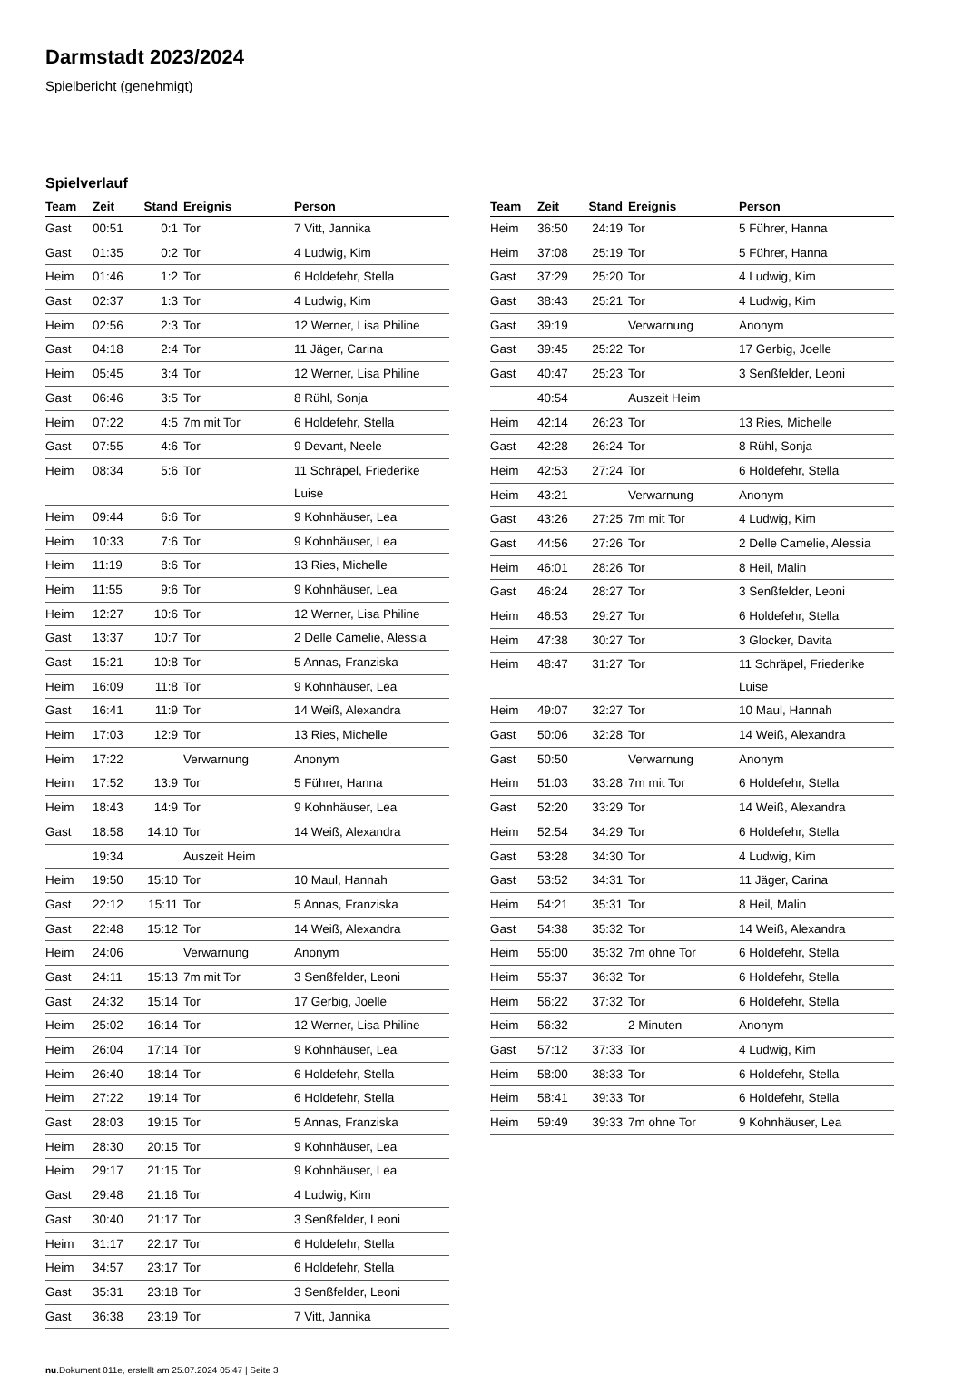Darmstadt 2023/2024
Spielbericht (genehmigt)
Spielverlauf
| Team | Zeit | Stand | Ereignis | Person |
| --- | --- | --- | --- | --- |
| Gast | 00:51 | 0:1 | Tor | 7 Vitt, Jannika |
| Gast | 01:35 | 0:2 | Tor | 4 Ludwig, Kim |
| Heim | 01:46 | 1:2 | Tor | 6 Holdefehr, Stella |
| Gast | 02:37 | 1:3 | Tor | 4 Ludwig, Kim |
| Heim | 02:56 | 2:3 | Tor | 12 Werner, Lisa Philine |
| Gast | 04:18 | 2:4 | Tor | 11 Jäger, Carina |
| Heim | 05:45 | 3:4 | Tor | 12 Werner, Lisa Philine |
| Gast | 06:46 | 3:5 | Tor | 8 Rühl, Sonja |
| Heim | 07:22 | 4:5 | 7m mit Tor | 6 Holdefehr, Stella |
| Gast | 07:55 | 4:6 | Tor | 9 Devant, Neele |
| Heim | 08:34 | 5:6 | Tor | 11 Schräpel, Friederike Luise |
| Heim | 09:44 | 6:6 | Tor | 9 Kohnhäuser, Lea |
| Heim | 10:33 | 7:6 | Tor | 9 Kohnhäuser, Lea |
| Heim | 11:19 | 8:6 | Tor | 13 Ries, Michelle |
| Heim | 11:55 | 9:6 | Tor | 9 Kohnhäuser, Lea |
| Heim | 12:27 | 10:6 | Tor | 12 Werner, Lisa Philine |
| Gast | 13:37 | 10:7 | Tor | 2 Delle Camelie, Alessia |
| Gast | 15:21 | 10:8 | Tor | 5 Annas, Franziska |
| Heim | 16:09 | 11:8 | Tor | 9 Kohnhäuser, Lea |
| Gast | 16:41 | 11:9 | Tor | 14 Weiß, Alexandra |
| Heim | 17:03 | 12:9 | Tor | 13 Ries, Michelle |
| Heim | 17:22 | | Verwarnung | Anonym |
| Heim | 17:52 | 13:9 | Tor | 5 Führer, Hanna |
| Heim | 18:43 | 14:9 | Tor | 9 Kohnhäuser, Lea |
| Gast | 18:58 | 14:10 | Tor | 14 Weiß, Alexandra |
| | 19:34 | | Auszeit Heim | |
| Heim | 19:50 | 15:10 | Tor | 10 Maul, Hannah |
| Gast | 22:12 | 15:11 | Tor | 5 Annas, Franziska |
| Gast | 22:48 | 15:12 | Tor | 14 Weiß, Alexandra |
| Heim | 24:06 | | Verwarnung | Anonym |
| Gast | 24:11 | 15:13 | 7m mit Tor | 3 Senßfelder, Leoni |
| Gast | 24:32 | 15:14 | Tor | 17 Gerbig, Joelle |
| Heim | 25:02 | 16:14 | Tor | 12 Werner, Lisa Philine |
| Heim | 26:04 | 17:14 | Tor | 9 Kohnhäuser, Lea |
| Heim | 26:40 | 18:14 | Tor | 6 Holdefehr, Stella |
| Heim | 27:22 | 19:14 | Tor | 6 Holdefehr, Stella |
| Gast | 28:03 | 19:15 | Tor | 5 Annas, Franziska |
| Heim | 28:30 | 20:15 | Tor | 9 Kohnhäuser, Lea |
| Heim | 29:17 | 21:15 | Tor | 9 Kohnhäuser, Lea |
| Gast | 29:48 | 21:16 | Tor | 4 Ludwig, Kim |
| Gast | 30:40 | 21:17 | Tor | 3 Senßfelder, Leoni |
| Heim | 31:17 | 22:17 | Tor | 6 Holdefehr, Stella |
| Heim | 34:57 | 23:17 | Tor | 6 Holdefehr, Stella |
| Gast | 35:31 | 23:18 | Tor | 3 Senßfelder, Leoni |
| Gast | 36:38 | 23:19 | Tor | 7 Vitt, Jannika |
| Team | Zeit | Stand | Ereignis | Person |
| --- | --- | --- | --- | --- |
| Heim | 36:50 | 24:19 | Tor | 5 Führer, Hanna |
| Heim | 37:08 | 25:19 | Tor | 5 Führer, Hanna |
| Gast | 37:29 | 25:20 | Tor | 4 Ludwig, Kim |
| Gast | 38:43 | 25:21 | Tor | 4 Ludwig, Kim |
| Gast | 39:19 | | Verwarnung | Anonym |
| Gast | 39:45 | 25:22 | Tor | 17 Gerbig, Joelle |
| Gast | 40:47 | 25:23 | Tor | 3 Senßfelder, Leoni |
| | 40:54 | | Auszeit Heim | |
| Heim | 42:14 | 26:23 | Tor | 13 Ries, Michelle |
| Gast | 42:28 | 26:24 | Tor | 8 Rühl, Sonja |
| Heim | 42:53 | 27:24 | Tor | 6 Holdefehr, Stella |
| Heim | 43:21 | | Verwarnung | Anonym |
| Gast | 43:26 | 27:25 | 7m mit Tor | 4 Ludwig, Kim |
| Gast | 44:56 | 27:26 | Tor | 2 Delle Camelie, Alessia |
| Heim | 46:01 | 28:26 | Tor | 8 Heil, Malin |
| Gast | 46:24 | 28:27 | Tor | 3 Senßfelder, Leoni |
| Heim | 46:53 | 29:27 | Tor | 6 Holdefehr, Stella |
| Heim | 47:38 | 30:27 | Tor | 3 Glocker, Davita |
| Heim | 48:47 | 31:27 | Tor | 11 Schräpel, Friederike Luise |
| Heim | 49:07 | 32:27 | Tor | 10 Maul, Hannah |
| Gast | 50:06 | 32:28 | Tor | 14 Weiß, Alexandra |
| Gast | 50:50 | | Verwarnung | Anonym |
| Heim | 51:03 | 33:28 | 7m mit Tor | 6 Holdefehr, Stella |
| Gast | 52:20 | 33:29 | Tor | 14 Weiß, Alexandra |
| Heim | 52:54 | 34:29 | Tor | 6 Holdefehr, Stella |
| Gast | 53:28 | 34:30 | Tor | 4 Ludwig, Kim |
| Gast | 53:52 | 34:31 | Tor | 11 Jäger, Carina |
| Heim | 54:21 | 35:31 | Tor | 8 Heil, Malin |
| Gast | 54:38 | 35:32 | Tor | 14 Weiß, Alexandra |
| Heim | 55:00 | 35:32 | 7m ohne Tor | 6 Holdefehr, Stella |
| Heim | 55:37 | 36:32 | Tor | 6 Holdefehr, Stella |
| Heim | 56:22 | 37:32 | Tor | 6 Holdefehr, Stella |
| Heim | 56:32 | | 2 Minuten | Anonym |
| Gast | 57:12 | 37:33 | Tor | 4 Ludwig, Kim |
| Heim | 58:00 | 38:33 | Tor | 6 Holdefehr, Stella |
| Heim | 58:41 | 39:33 | Tor | 6 Holdefehr, Stella |
| Heim | 59:49 | 39:33 | 7m ohne Tor | 9 Kohnhäuser, Lea |
nu.Dokument 011e, erstellt am 25.07.2024 05:47 | Seite 3